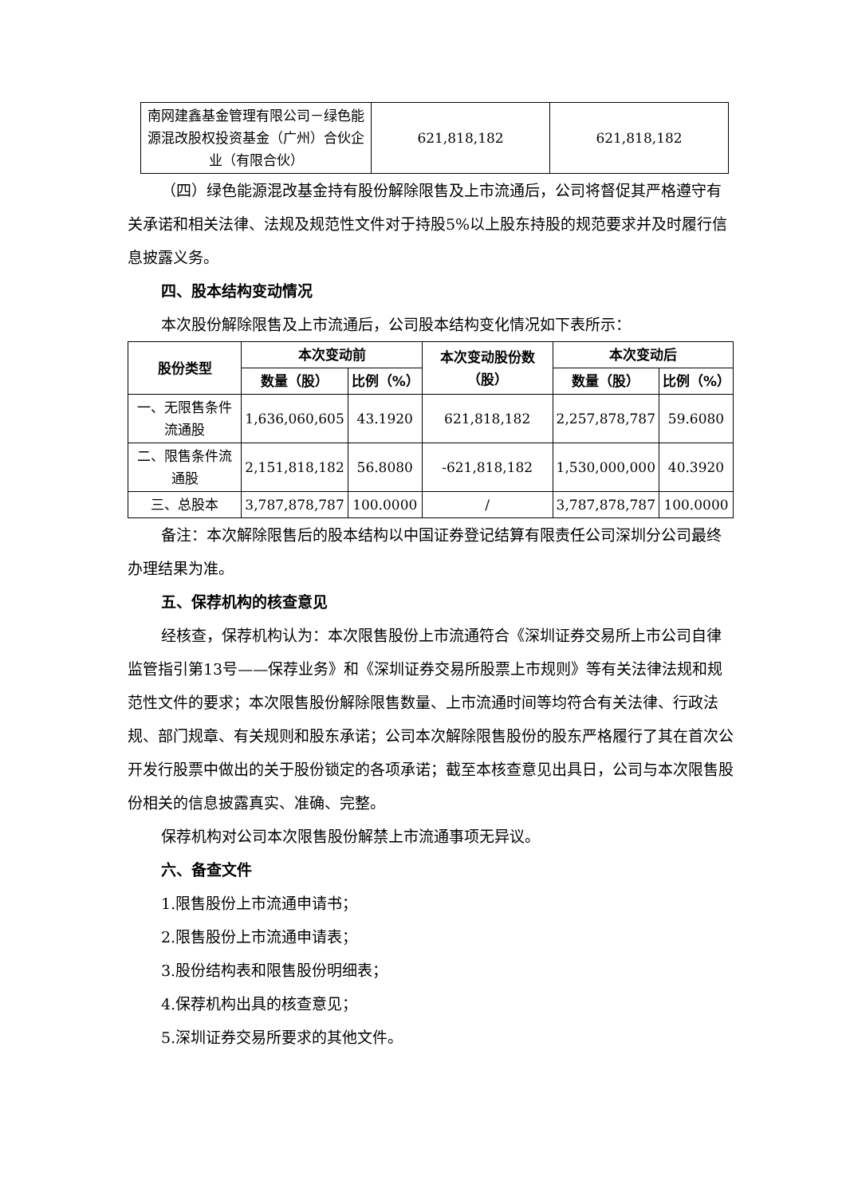| 南网建鑫基金管理有限公司－绿色能源混改股权投资基金（广州）合伙企业（有限合伙） | 621,818,182 | 621,818,182 |
（四）绿色能源混改基金持有股份解除限售及上市流通后，公司将督促其严格遵守有关承诺和相关法律、法规及规范性文件对于持股5%以上股东持股的规范要求并及时履行信息披露义务。
四、股本结构变动情况
本次股份解除限售及上市流通后，公司股本结构变化情况如下表所示：
| 股份类型 | 本次变动前 | | 本次变动股份数（股） | 本次变动后 | |
| --- | --- | --- | --- | --- | --- |
| | 数量（股） | 比例（%） | | 数量（股） | 比例（%） |
| 一、无限售条件流通股 | 1,636,060,605 | 43.1920 | 621,818,182 | 2,257,878,787 | 59.6080 |
| 二、限售条件流通股 | 2,151,818,182 | 56.8080 | -621,818,182 | 1,530,000,000 | 40.3920 |
| 三、总股本 | 3,787,878,787 | 100.0000 | / | 3,787,878,787 | 100.0000 |
备注：本次解除限售后的股本结构以中国证券登记结算有限责任公司深圳分公司最终办理结果为准。
五、保荐机构的核查意见
经核查，保荐机构认为：本次限售股份上市流通符合《深圳证券交易所上市公司自律监管指引第13号——保荐业务》和《深圳证券交易所股票上市规则》等有关法律法规和规范性文件的要求；本次限售股份解除限售数量、上市流通时间等均符合有关法律、行政法规、部门规章、有关规则和股东承诺；公司本次解除限售股份的股东严格履行了其在首次公开发行股票中做出的关于股份锁定的各项承诺；截至本核查意见出具日，公司与本次限售股份相关的信息披露真实、准确、完整。
保荐机构对公司本次限售股份解禁上市流通事项无异议。
六、备查文件
1.限售股份上市流通申请书；
2.限售股份上市流通申请表；
3.股份结构表和限售股份明细表；
4.保荐机构出具的核查意见；
5.深圳证券交易所要求的其他文件。